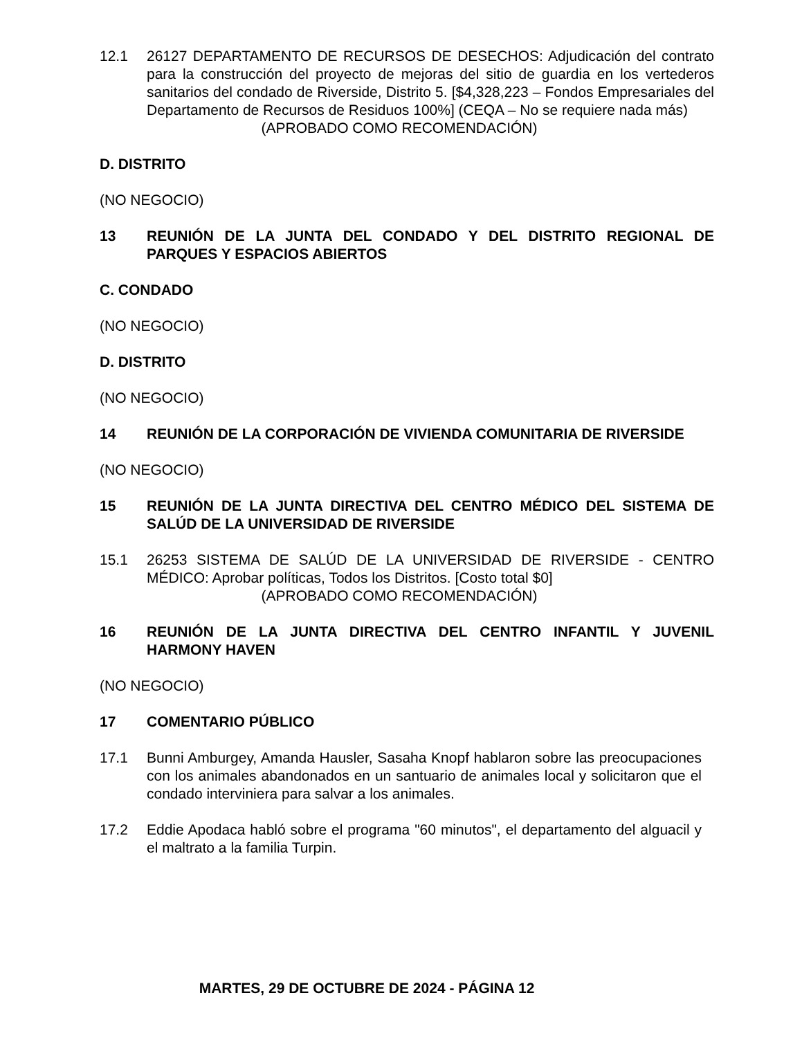12.1 26127 DEPARTAMENTO DE RECURSOS DE DESECHOS: Adjudicación del contrato para la construcción del proyecto de mejoras del sitio de guardia en los vertederos sanitarios del condado de Riverside, Distrito 5. [$4,328,223 – Fondos Empresariales del Departamento de Recursos de Residuos 100%] (CEQA – No se requiere nada más)
(APROBADO COMO RECOMENDACIÓN)
D. DISTRITO
(NO NEGOCIO)
13 REUNIÓN DE LA JUNTA DEL CONDADO Y DEL DISTRITO REGIONAL DE PARQUES Y ESPACIOS ABIERTOS
C. CONDADO
(NO NEGOCIO)
D. DISTRITO
(NO NEGOCIO)
14 REUNIÓN DE LA CORPORACIÓN DE VIVIENDA COMUNITARIA DE RIVERSIDE
(NO NEGOCIO)
15 REUNIÓN DE LA JUNTA DIRECTIVA DEL CENTRO MÉDICO DEL SISTEMA DE SALÚD DE LA UNIVERSIDAD DE RIVERSIDE
15.1 26253 SISTEMA DE SALÚD DE LA UNIVERSIDAD DE RIVERSIDE - CENTRO MÉDICO: Aprobar políticas, Todos los Distritos. [Costo total $0]
(APROBADO COMO RECOMENDACIÓN)
16 REUNIÓN DE LA JUNTA DIRECTIVA DEL CENTRO INFANTIL Y JUVENIL HARMONY HAVEN
(NO NEGOCIO)
17 COMENTARIO PÚBLICO
17.1 Bunni Amburgey, Amanda Hausler, Sasaha Knopf hablaron sobre las preocupaciones con los animales abandonados en un santuario de animales local y solicitaron que el condado interviniera para salvar a los animales.
17.2 Eddie Apodaca habló sobre el programa "60 minutos", el departamento del alguacil y el maltrato a la familia Turpin.
MARTES, 29 DE OCTUBRE DE 2024 - PÁGINA 12